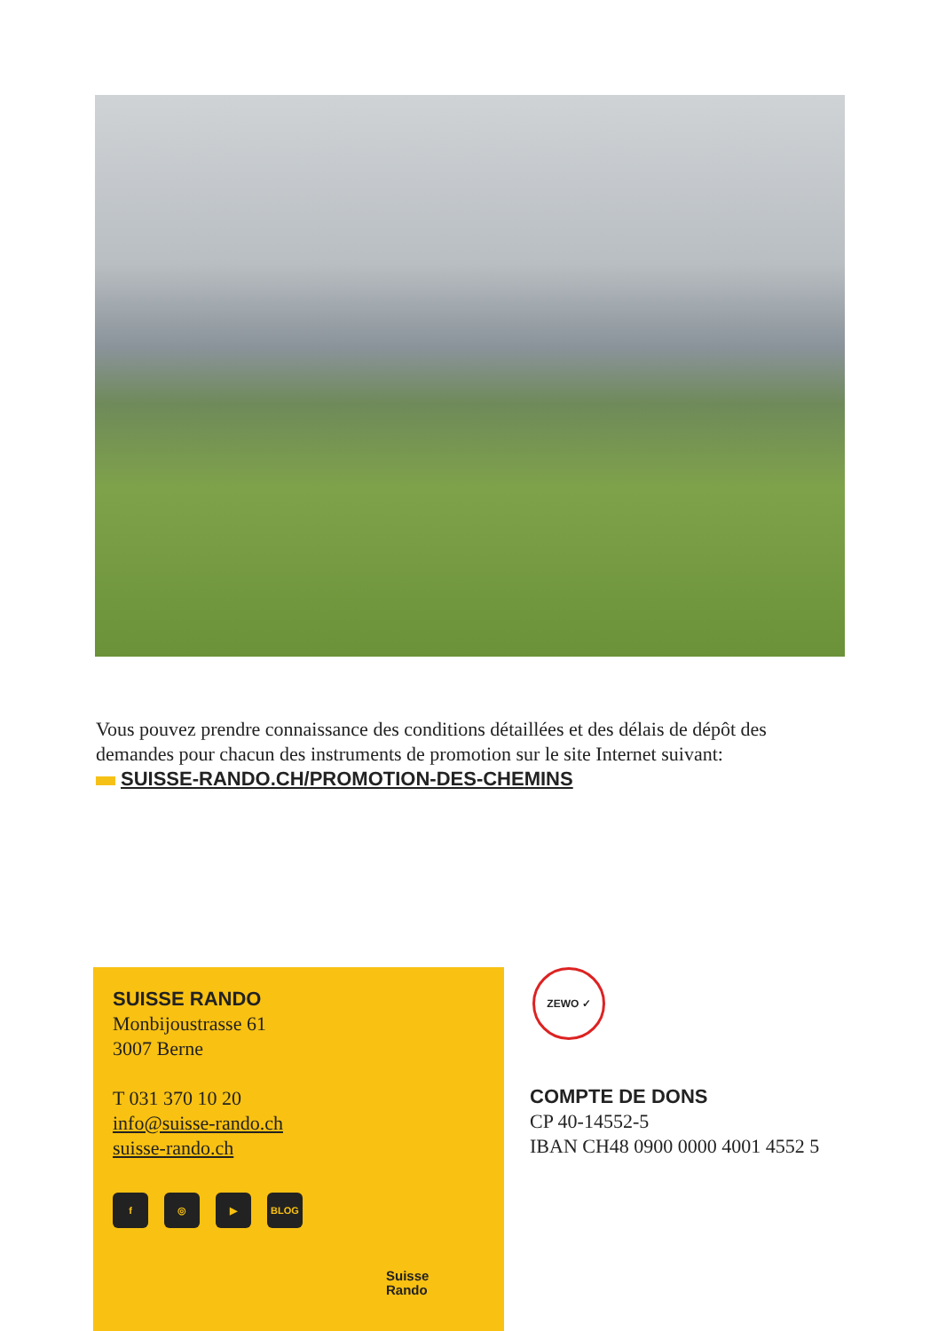Vous pouvez prendre connaissance des conditions détaillées et des délais de dépôt des demandes pour chacun des instruments de promotion sur le site Internet suivant:
SUISSE-RANDO.CH/PROMOTION-DES-CHEMINS
SUISSE RANDO
Monbijoustrasse 61
3007 Berne
T 031 370 10 20
info@suisse-rando.ch
suisse-rando.ch
f ◎ ▶ BLOG
Suisse
Rando
ZEWO ✓
COMPTE DE DONS
CP 40-14552-5
IBAN CH48 0900 0000 4001 4552 5